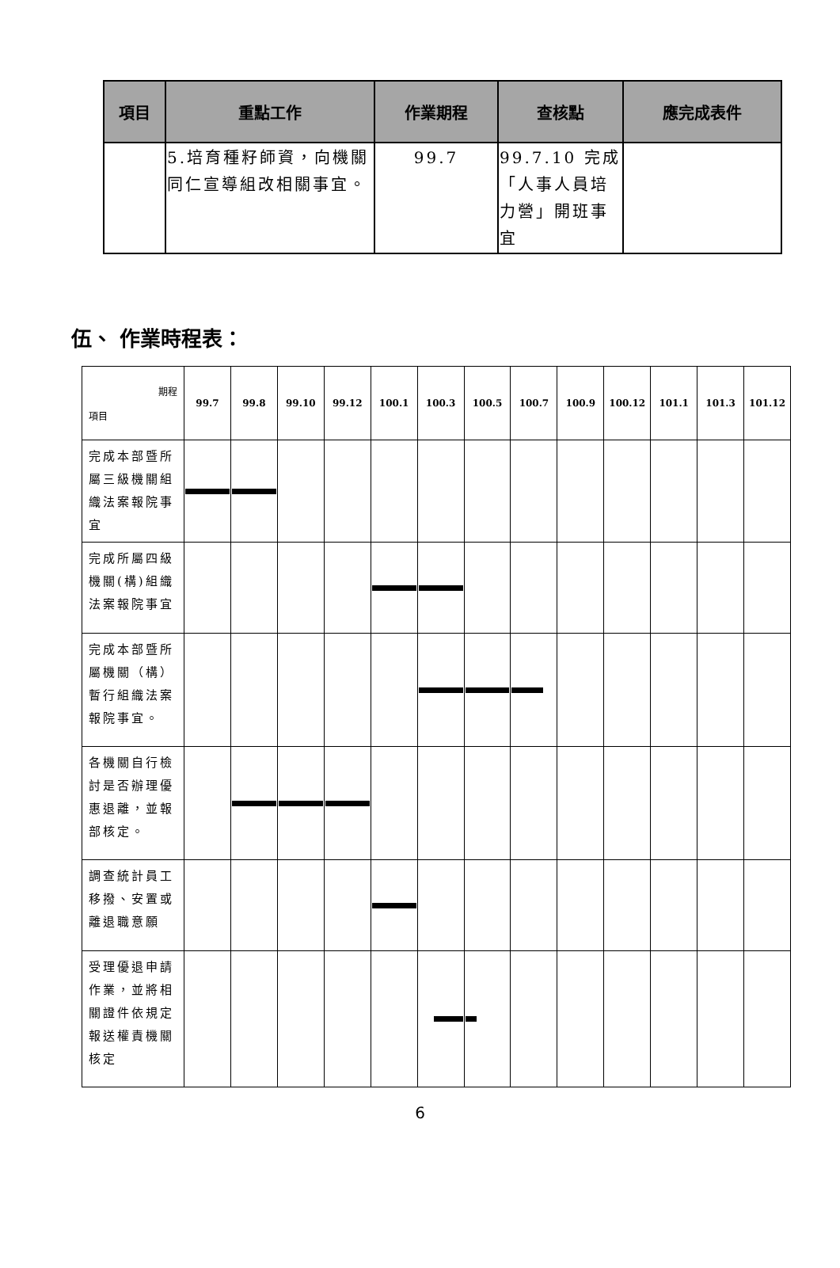| 項目 | 重點工作 | 作業期程 | 查核點 | 應完成表件 |
| --- | --- | --- | --- | --- |
| | 5.培育種籽師資，向機關同仁宣導組改相關事宜。 | 99.7 | 99.7.10 完成「人事人員培力營」開班事宜 | |
伍、 作業時程表：
| 期程 項目 | 99.7 | 99.8 | 99.10 | 99.12 | 100.1 | 100.3 | 100.5 | 100.7 | 100.9 | 100.12 | 101.1 | 101.3 | 101.12 |
| --- | --- | --- | --- | --- | --- | --- | --- | --- | --- | --- | --- | --- | --- |
| 完成本部暨所屬三級機關組織法案報院事宜 | | | | | | | | | | | | | |
| 完成所屬四級機關(構)組織法案報院事宜 | | | | | | | | | | | | | |
| 完成本部暨所屬機關（構）暫行組織法案報院事宜。 | | | | | | | | | | | | | |
| 各機關自行檢討是否辦理優惠退離，並報部核定。 | | | | | | | | | | | | | |
| 調查統計員工移撥、安置或離退職意願 | | | | | | | | | | | | | |
| 受理優退申請作業，並將相關證件依規定報送權責機關核定 | | | | | | | | | | | | | |
6